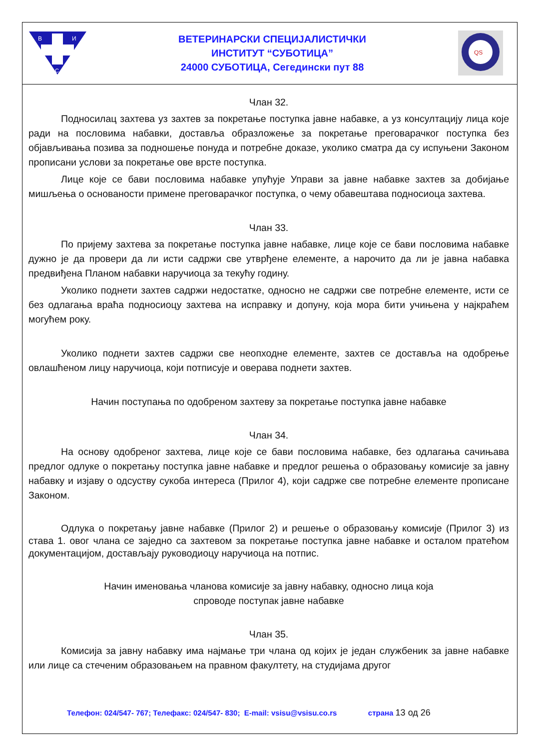В
И
С
ВЕТЕРИНАРСКИ СПЕЦИЈАЛИСТИЧКИ
ИНСТИТУТ “СУБОТИЦА”
24000 СУБОТИЦА, Сегедински пут 88
QS
Члан 32.
Подносилац захтева уз захтев за покретање поступка јавне набавке, а уз консултацију лица које ради на пословима набавки, доставља образложење за покретање преговарачког поступка без објављивања позива за подношење понуда и потребне доказе, уколико сматра да су испуњени Законом прописани услови за покретање ове врсте поступка.
Лице које се бави пословима набавке упућује Управи за јавне набавке захтев за добијање мишљења о основаности примене преговарачког поступка, о чему обавештава подносиоца захтева.
Члан 33.
По пријему захтева за покретање поступка јавне набавке, лице које се бави пословима набавке дужно је да провери да ли исти садржи све утврђене елементе, а нарочито да ли је јавна набавка предвиђена Планом набавки наручиоца за текућу годину.
Уколико поднети захтев садржи недостатке, односно не садржи све потребне елементе, исти се без одлагања враћа подносиоцу захтева на исправку и допуну, која мора бити учињена у најкраћем могућем року.
Уколико поднети захтев садржи све неопходне елементе, захтев се доставља на одобрење овлашћеном лицу наручиоца, који потписује и оверава поднети захтев.
Начин поступања по одобреном захтеву за покретање поступка јавне набавке
Члан 34.
На основу одобреног захтева, лице које се бави пословима набавке, без одлагања сачињава предлог одлуке о покретању поступка јавне набавке и предлог решења о образовању комисије за јавну набавку и изјаву о одсуству сукоба интереса (Прилог 4), који садрже све потребне елементе прописане Законом.
Одлука о покретању јавне набавке (Прилог 2) и решење о образовању комисије (Прилог 3) из става 1. овог члана се заједно са захтевом за покретање поступка јавне набавке и осталом пратећом документацијом, достављају руководиоцу наручиоца на потпис.
Начин именовања чланова комисије за јавну набавку, односно лица која
спроводе поступак јавне набавке
Члан 35.
Комисија за јавну набавку има најмање три члана од којих је један службеник за јавне набавке или лице са стеченим образовањем на правном факултету, на студијама другог
Телефон: 024/547- 767; Телефакс: 024/547- 830; E-mail: vsisu@vsisu.co.rs страна 13 од 26